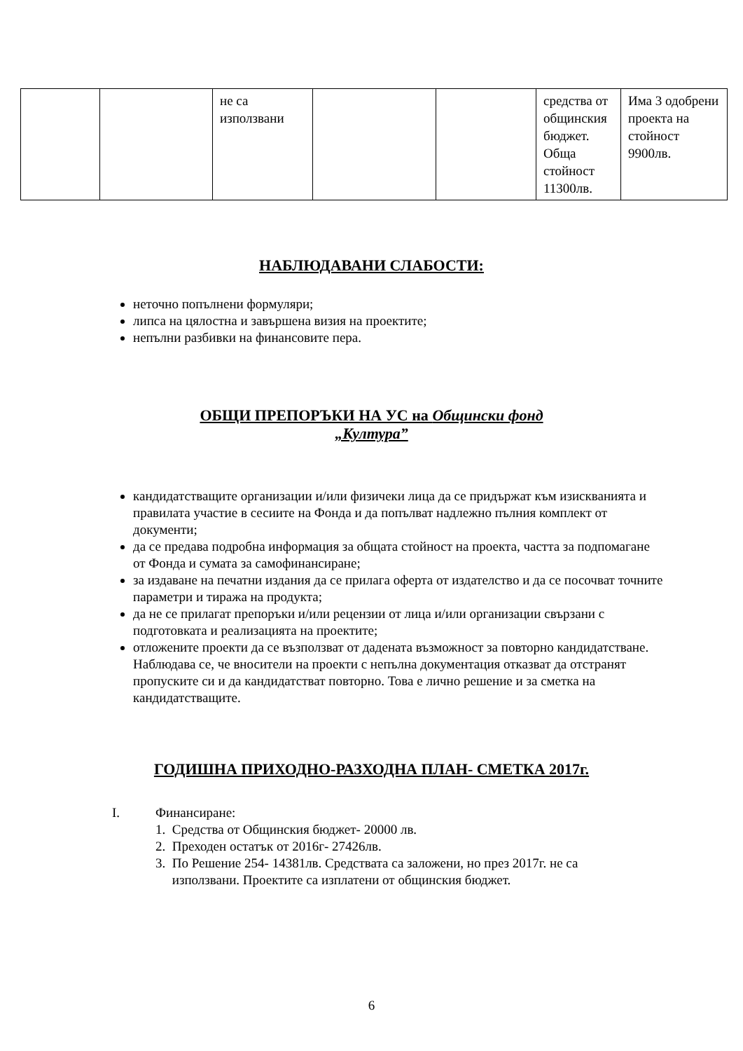| | | не са използвани | | | средства от общинския бюджет. Обща стойност 11300лв. | Има 3 одобрени проекта на стойност 9900лв. |
НАБЛЮДАВАНИ СЛАБОСТИ:
неточно попълнени формуляри;
липса на цялостна и завършена визия на проектите;
непълни разбивки на финансовите пера.
ОБЩИ ПРЕПОРЪКИ НА УС на Общински фонд
„Култура”
кандидатстващите организации и/или физичеки лица да се придържат към изискванията и правилата участие в сесиите на Фонда и да попълват надлежно пълния комплект от документи;
да се предава подробна информация за общата стойност на проекта, частта за подпомагане от Фонда и сумата за самофинансиране;
за издаване на печатни издания да се прилага оферта от издателство и да се посочват точните параметри и тиража на продукта;
да не се прилагат препоръки и/или рецензии от лица и/или организации свързани с подготовката и реализацията на проектите;
отложените проекти да се възползват от дадената възможност за повторно кандидатстване. Наблюдава се, че вносители на проекти с непълна документация отказват да отстранят пропуските си и да кандидатстват повторно. Това е лично решение и за сметка на кандидатстващите.
ГОДИШНА ПРИХОДНО-РАЗХОДНА ПЛАН- СМЕТКА 2017г.
I. Финансиране:
1. Средства от Общинския бюджет- 20000 лв.
2. Преходен остатък от 2016г- 27426лв.
3. По Решение 254- 14381лв. Средствата са заложени, но през 2017г. не са
използвани. Проектите са изплатени от общинския бюджет.
6